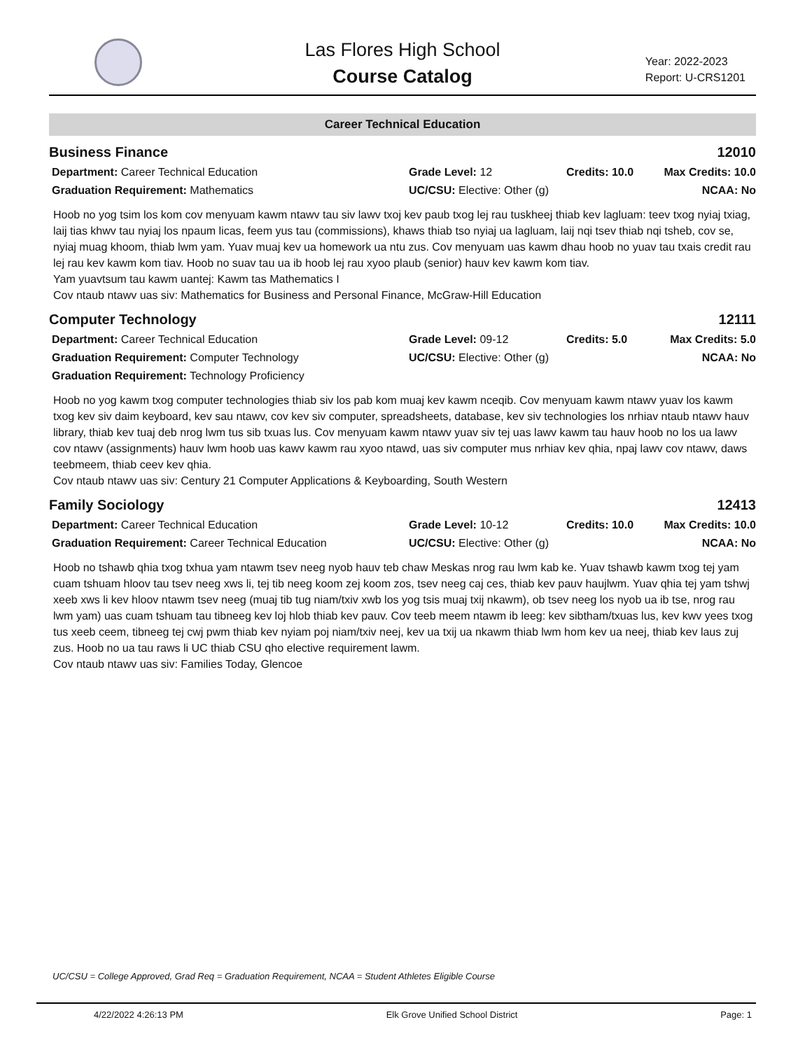Las Flores High School
Course Catalog
Year: 2022-2023
Report: U-CRS1201
Career Technical Education
Business Finance 12010
Department: Career Technical Education
Graduation Requirement: Mathematics
Grade Level: 12
UC/CSU: Elective: Other (g)
Credits: 10.0
Max Credits: 10.0
NCAA: No
Hoob no yog tsim los kom cov menyuam kawm ntawv tau siv lawv txoj kev paub txog lej rau tuskheej thiab kev lagluam: teev txog nyiaj txiag, laij tias khwv tau nyiaj los npaum licas, feem yus tau (commissions), khaws thiab tso nyiaj ua lagluam, laij nqi tsev thiab nqi tsheb, cov se, nyiaj muag khoom, thiab lwm yam. Yuav muaj kev ua homework ua ntu zus. Cov menyuam uas kawm dhau hoob no yuav tau txais credit rau lej rau kev kawm kom tiav. Hoob no suav tau ua ib hoob lej rau xyoo plaub (senior) hauv kev kawm kom tiav.
Yam yuavtsum tau kawm uantej: Kawm tas Mathematics I
Cov ntaub ntawv uas siv: Mathematics for Business and Personal Finance, McGraw-Hill Education
Computer Technology 12111
Department: Career Technical Education
Graduation Requirement: Computer Technology
Graduation Requirement: Technology Proficiency
Grade Level: 09-12
UC/CSU: Elective: Other (g)
Credits: 5.0
Max Credits: 5.0
NCAA: No
Hoob no yog kawm txog computer technologies thiab siv los pab kom muaj kev kawm nceqib. Cov menyuam kawm ntawv yuav los kawm txog kev siv daim keyboard, kev sau ntawv, cov kev siv computer, spreadsheets, database, kev siv technologies los nrhiav ntaub ntawv hauv library, thiab kev tuaj deb nrog lwm tus sib txuas lus. Cov menyuam kawm ntawv yuav siv tej uas lawv kawm tau hauv hoob no los ua lawv cov ntawv (assignments) hauv lwm hoob uas kawv kawm rau xyoo ntawd, uas siv computer mus nrhiav kev qhia, npaj lawv cov ntawv, daws teebmeem, thiab ceev kev qhia.
Cov ntaub ntawv uas siv: Century 21 Computer Applications & Keyboarding, South Western
Family Sociology 12413
Department: Career Technical Education
Graduation Requirement: Career Technical Education
Grade Level: 10-12
UC/CSU: Elective: Other (g)
Credits: 10.0
Max Credits: 10.0
NCAA: No
Hoob no tshawb qhia txog txhua yam ntawm tsev neeg nyob hauv teb chaw Meskas nrog rau lwm kab ke. Yuav tshawb kawm txog tej yam cuam tshuam hloov tau tsev neeg xws li, tej tib neeg koom zej koom zos, tsev neeg caj ces, thiab kev pauv haujlwm. Yuav qhia tej yam tshwj xeeb xws li kev hloov ntawm tsev neeg (muaj tib tug niam/txiv xwb los yog tsis muaj txij nkawm), ob tsev neeg los nyob ua ib tse, nrog rau lwm yam) uas cuam tshuam tau tibneeg kev loj hlob thiab kev pauv. Cov teeb meem ntawm ib leeg: kev sibtham/txuas lus, kev kwv yees txog tus xeeb ceem, tibneeg tej cwj pwm thiab kev nyiam poj niam/txiv neej, kev ua txij ua nkawm thiab lwm hom kev ua neej, thiab kev laus zuj zus. Hoob no ua tau raws li UC thiab CSU qho elective requirement lawm.
Cov ntaub ntawv uas siv: Families Today, Glencoe
UC/CSU = College Approved, Grad Req = Graduation Requirement, NCAA = Student Athletes Eligible Course
4/22/2022 4:26:13 PM Elk Grove Unified School District Page: 1